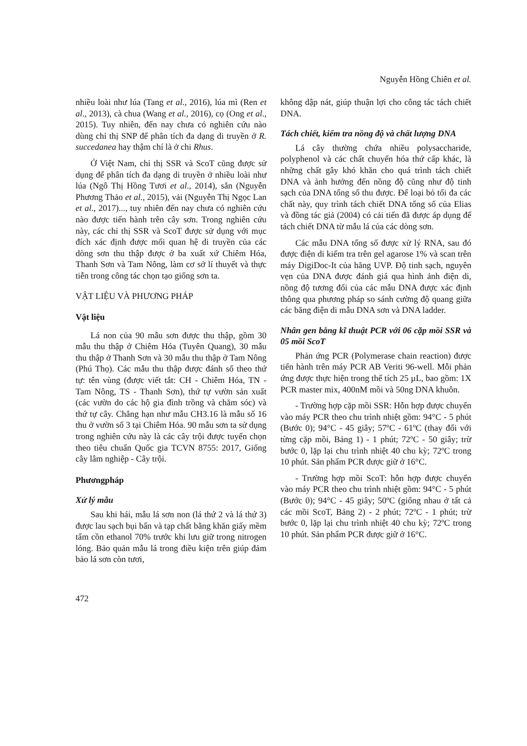Nguyễn Hồng Chiên et al.
nhiều loài như lúa (Tang et al., 2016), lúa mì (Ren et al., 2013), cà chua (Wang et al., 2016), cọ (Ong et al., 2015). Tuy nhiên, đến nay chưa có nghiên cứu nào dùng chỉ thị SNP để phân tích đa dạng di truyền ở R. succedanea hay thậm chí là ở chi Rhus.
Ở Việt Nam, chỉ thị SSR và ScoT cũng được sử dụng để phân tích đa dạng di truyền ở nhiều loài như lúa (Ngô Thị Hồng Tươi et al., 2014), sắn (Nguyễn Phương Thảo et al., 2015), vải (Nguyễn Thị Ngọc Lan et al., 2017)..., tuy nhiên đến nay chưa có nghiên cứu nào được tiến hành trên cây sơn. Trong nghiên cứu này, các chỉ thị SSR và ScoT được sử dụng với mục đích xác định được mối quan hệ di truyền của các dòng sơn thu thập được ở ba xuất xứ Chiêm Hóa, Thanh Sơn và Tam Nông, làm cơ sở lí thuyết và thực tiễn trong công tác chọn tạo giống sơn ta.
VẬT LIỆU VÀ PHƯƠNG PHÁP
Vật liệu
Lá non của 90 mẫu sơn được thu thập, gồm 30 mẫu thu thập ở Chiêm Hóa (Tuyên Quang), 30 mẫu thu thập ở Thanh Sơn và 30 mẫu thu thập ở Tam Nông (Phú Thọ). Các mẫu thu thập được đánh số theo thứ tự: tên vùng (được viết tắt: CH - Chiêm Hóa, TN - Tam Nông, TS - Thanh Sơn), thứ tự vườn sản xuất (các vườn do các hộ gia đình trồng và chăm sóc) và thứ tự cây. Chẳng hạn như mẫu CH3.16 là mẫu số 16 thu ở vườn số 3 tại Chiêm Hóa. 90 mẫu sơn ta sử dụng trong nghiên cứu này là các cây trội được tuyển chọn theo tiêu chuẩn Quốc gia TCVN 8755: 2017, Giống cây lâm nghiệp - Cây trội.
Phươngpháp
Xử lý mẫu
Sau khi hái, mẫu lá sơn non (lá thứ 2 và lá thứ 3) được lau sạch bụi bẩn và tạp chất bằng khăn giấy mềm tẩm cồn ethanol 70% trước khi lưu giữ trong nitrogen lỏng. Bảo quản mẫu lá trong điều kiện trên giúp đảm bảo lá sơn còn tươi,
không dập nát, giúp thuận lợi cho công tác tách chiết DNA.
Tách chiết, kiểm tra nồng độ và chất lượng DNA
Lá cây thường chứa nhiều polysaccharide, polyphenol và các chất chuyển hóa thứ cấp khác, là những chất gây khó khăn cho quá trình tách chiết DNA và ảnh hưởng đến nồng độ cũng như độ tinh sạch của DNA tổng số thu được. Để loại bỏ tối đa các chất này, quy trình tách chiết DNA tổng số của Elias và đồng tác giả (2004) có cải tiến đã được áp dụng để tách chiết DNA từ mẫu lá của các dòng sơn.
Các mẫu DNA tổng số được xử lý RNA, sau đó được điện di kiểm tra trên gel agarose 1% và scan trên máy DigiDoc-It của hãng UVP. Độ tinh sạch, nguyên vẹn của DNA được đánh giá qua hình ảnh điện di, nồng độ tương đối của các mẫu DNA được xác định thông qua phương pháp so sánh cường độ quang giữa các băng điện di mẫu DNA sơn và DNA ladder.
Nhân gen bằng kĩ thuật PCR với 06 cặp mồi SSR và 05 mồi ScoT
Phản ứng PCR (Polymerase chain reaction) được tiến hành trên máy PCR AB Veriti 96-well. Mỗi phản ứng được thực hiện trong thể tích 25 µL, bao gồm: 1X PCR master mix, 400nM mồi và 50ng DNA khuôn.
- Trường hợp cặp mồi SSR: Hỗn hợp được chuyển vào máy PCR theo chu trình nhiệt gồm: 94°C - 5 phút (Bước 0); 94°C - 45 giây; 57ºC - 61ºC (thay đổi với từng cặp mồi, Bảng 1) - 1 phút; 72ºC - 50 giây; trừ bước 0, lặp lại chu trình nhiệt 40 chu kỳ; 72ºC trong 10 phút. Sản phẩm PCR được giữ ở 16°C.
- Trường hợp mồi ScoT: hỗn hợp được chuyển vào máy PCR theo chu trình nhiệt gồm: 94°C - 5 phút (Bước 0); 94°C - 45 giây; 50ºC (giống nhau ở tất cả các mồi ScoT, Bảng 2) - 2 phút; 72ºC - 1 phút; trừ bước 0, lặp lại chu trình nhiệt 40 chu kỳ; 72ºC trong 10 phút. Sản phẩm PCR được giữ ở 16°C.
472